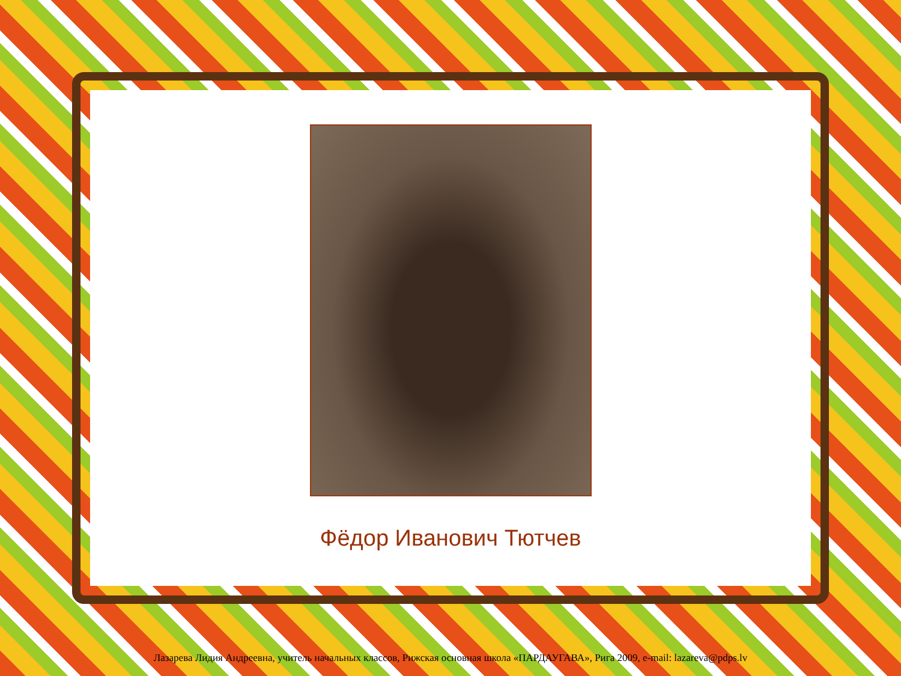Фёдор Иванович Тютчев
Лазарева Лидия Андреевна, учитель начальных классов, Рижская основная школа «ПАРДАУГАВА», Рига 2009, e-mail: lazareva@pdps.lv